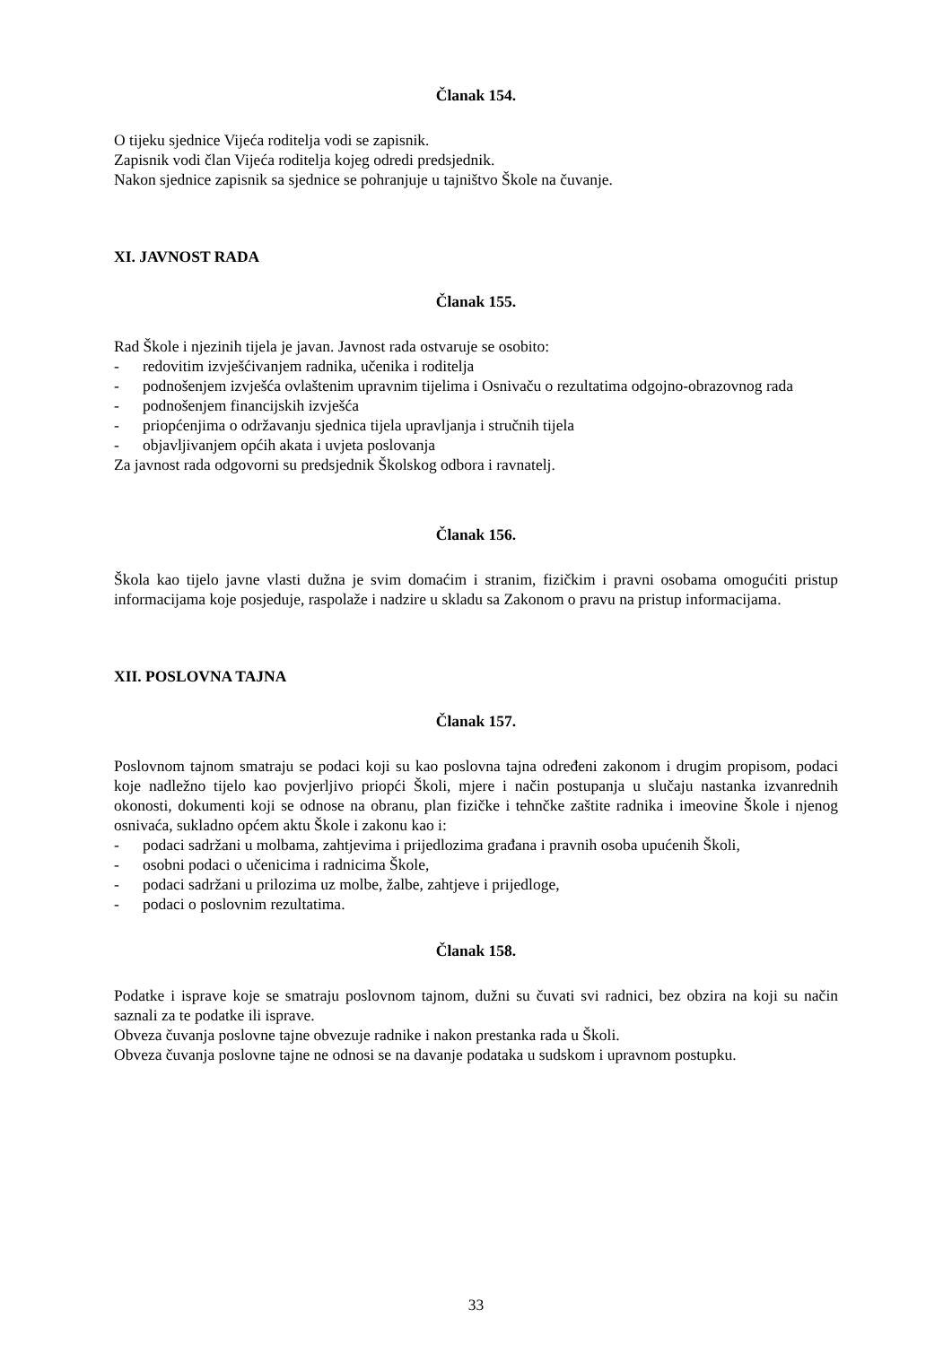Članak 154.
O tijeku sjednice Vijeća roditelja vodi se zapisnik.
Zapisnik vodi član Vijeća roditelja kojeg odredi predsjednik.
Nakon sjednice zapisnik sa sjednice se pohranjuje u tajništvo Škole na čuvanje.
XI. JAVNOST RADA
Članak 155.
Rad Škole i njezinih tijela je javan. Javnost rada ostvaruje se osobito:
- redovitim izvješćivanjem radnika, učenika i roditelja
- podnošenjem izvješća ovlaštenim upravnim tijelima i Osnivaču o rezultatima odgojno-obrazovnog rada
- podnošenjem financijskih izvješća
- priopćenjima o održavanju sjednica tijela upravljanja i stručnih tijela
- objavljivanjem općih akata i uvjeta poslovanja
Za javnost rada odgovorni su predsjednik Školskog odbora i ravnatelj.
Članak 156.
Škola kao tijelo javne vlasti dužna je svim domaćim i stranim, fizičkim i pravni osobama omogućiti pristup informacijama koje posjeduje, raspolaže i nadzire u skladu sa Zakonom o pravu na pristup informacijama.
XII. POSLOVNA TAJNA
Članak 157.
Poslovnom tajnom smatraju se podaci koji su kao poslovna tajna određeni zakonom i drugim propisom, podaci koje nadležno tijelo kao povjerljivo priopći Školi, mjere i način postupanja u slučaju nastanka izvanrednih okonosti, dokumenti koji se odnose na obranu, plan fizičke i tehnčke zaštite radnika i imeovine Škole i njenog osnivaća, sukladno općem aktu Škole i zakonu kao i:
- podaci sadržani u molbama, zahtjevima i prijedlozima građana i pravnih osoba upućenih Školi,
- osobni podaci o učenicima i radnicima Škole,
- podaci sadržani u prilozima uz molbe, žalbe, zahtjeve i prijedloge,
- podaci o poslovnim rezultatima.
Članak 158.
Podatke i isprave koje se smatraju poslovnom tajnom, dužni su čuvati svi radnici, bez obzira na koji su način saznali za te podatke ili isprave.
Obveza čuvanja poslovne tajne obvezuje radnike i nakon prestanka rada u Školi.
Obveza čuvanja poslovne tajne ne odnosi se na davanje podataka u sudskom i upravnom postupku.
33